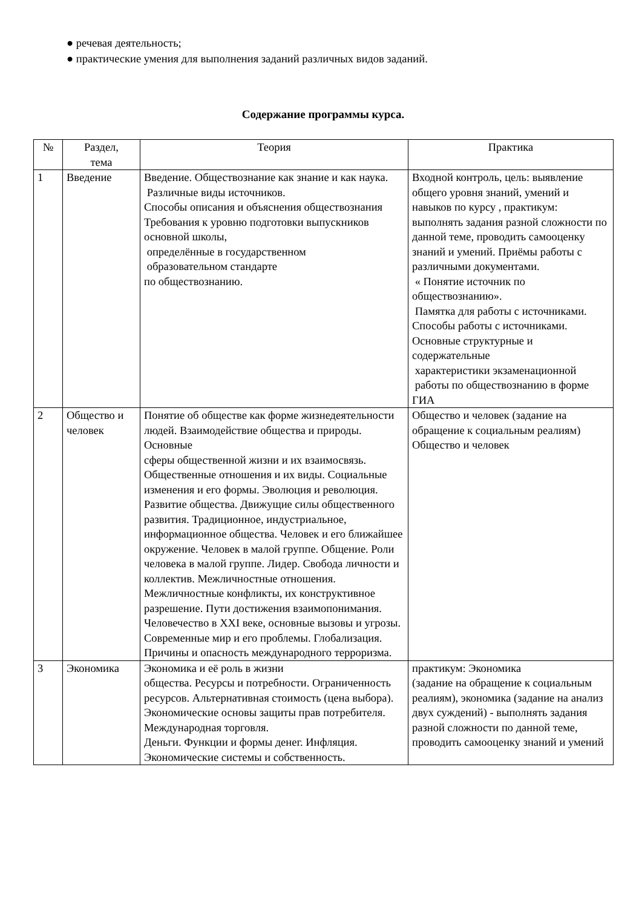● речевая деятельность;
● практические умения для выполнения заданий различных видов заданий.
Содержание программы курса.
| № | Раздел, тема | Теория | Практика |
| --- | --- | --- | --- |
| 1 | Введение | Введение. Обществознание как знание и как наука. Различные виды источников. Способы описания и объяснения обществознания Требования к уровню подготовки выпускников основной школы, определённые в государственном образовательном стандарте по обществознанию. | Входной контроль, цель: выявление общего уровня знаний, умений и навыков по курсу , практикум: выполнять задания разной сложности по данной теме, проводить самооценку знаний и умений. Приёмы работы с различными документами. « Понятие источник по обществознанию». Памятка для работы с источниками. Способы работы с источниками. Основные структурные и содержательные характеристики экзаменационной работы по обществознанию в форме ГИА |
| 2 | Общество и человек | Понятие об обществе как форме жизнедеятельности людей. Взаимодействие общества и природы. Основные сферы общественной жизни и их взаимосвязь. Общественные отношения и их виды. Социальные изменения и его формы. Эволюция и революция. Развитие общества. Движущие силы общественного развития. Традиционное, индустриальное, информационное общества. Человек и его ближайшее окружение. Человек в малой группе. Общение. Роли человека в малой группе. Лидер. Свобода личности и коллектив. Межличностные отношения. Межличностные конфликты, их конструктивное разрешение. Пути достижения взаимопонимания. Человечество в XXI веке, основные вызовы и угрозы. Современные мир и его проблемы. Глобализация. Причины и опасность международного терроризма. | Общество и человек (задание на обращение к социальным реалиям) Общество и человек |
| 3 | Экономика | Экономика и её роль в жизни общества. Ресурсы и потребности. Ограниченность ресурсов. Альтернативная стоимость (цена выбора). Экономические основы защиты прав потребителя. Международная торговля. Деньги. Функции и формы денег. Инфляция. Экономические системы и собственность. | практикум: Экономика (задание на обращение к социальным реалиям), экономика (задание на анализ двух суждений) - выполнять задания разной сложности по данной теме, проводить самооценку знаний и умений |